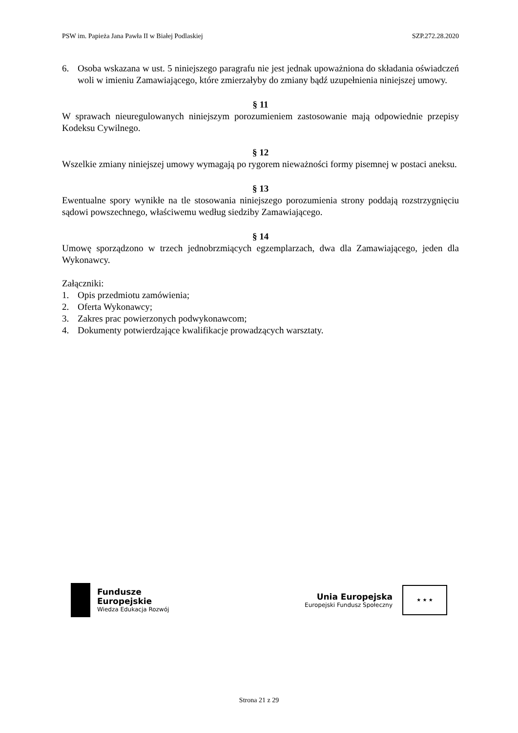PSW im. Papieża Jana Pawła II w Białej Podlaskiej SZP.272.28.2020
6. Osoba wskazana w ust. 5 niniejszego paragrafu nie jest jednak upoważniona do składania oświadczeń woli w imieniu Zamawiającego, które zmierzałyby do zmiany bądź uzupełnienia niniejszej umowy.
§ 11
W sprawach nieuregulowanych niniejszym porozumieniem zastosowanie mają odpowiednie przepisy Kodeksu Cywilnego.
§ 12
Wszelkie zmiany niniejszej umowy wymagają po rygorem nieważności formy pisemnej w postaci aneksu.
§ 13
Ewentualne spory wynikłe na tle stosowania niniejszego porozumienia strony poddają rozstrzygnięciu sądowi powszechnego, właściwemu według siedziby Zamawiającego.
§ 14
Umowę sporządzono w trzech jednobrzmiących egzemplarzach, dwa dla Zamawiającego, jeden dla Wykonawcy.
Załączniki:
1. Opis przedmiotu zamówienia;
2. Oferta Wykonawcy;
3. Zakres prac powierzonych podwykonawcom;
4. Dokumenty potwierdzające kwalifikacje prowadzących warsztaty.
Fundusze
Europejskie
Wiedza Edukacja Rozwój
Unia Europejska
Europejski Fundusz Społeczny
★ ★ ★
Strona 21 z 29